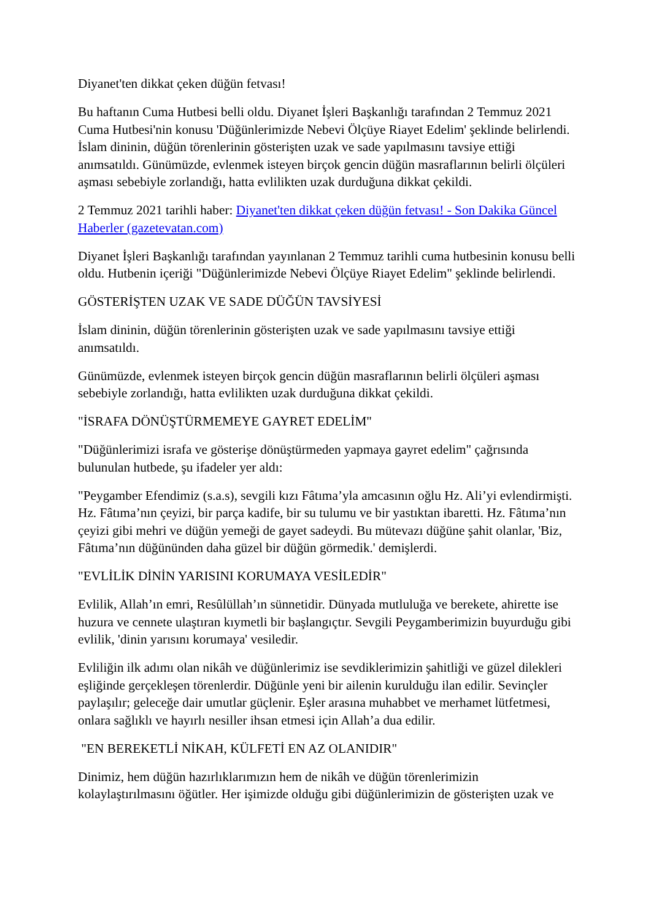Diyanet'ten dikkat çeken düğün fetvası!
Bu haftanın Cuma Hutbesi belli oldu. Diyanet İşleri Başkanlığı tarafından 2 Temmuz 2021 Cuma Hutbesi'nin konusu 'Düğünlerimizde Nebevi Ölçüye Riayet Edelim' şeklinde belirlendi. İslam dininin, düğün törenlerinin gösterişten uzak ve sade yapılmasını tavsiye ettiği anımsatıldı. Günümüzde, evlenmek isteyen birçok gencin düğün masraflarının belirli ölçüleri aşması sebebiyle zorlandığı, hatta evlilikten uzak durduğuna dikkat çekildi.
2 Temmuz 2021 tarihli haber: Diyanet'ten dikkat çeken düğün fetvası! - Son Dakika Güncel Haberler (gazetevatan.com)
Diyanet İşleri Başkanlığı tarafından yayınlanan 2 Temmuz tarihli cuma hutbesinin konusu belli oldu. Hutbenin içeriği "Düğünlerimizde Nebevi Ölçüye Riayet Edelim" şeklinde belirlendi.
GÖSTERİŞTEN UZAK VE SADE DÜĞÜN TAVSİYESİ
İslam dininin, düğün törenlerinin gösterişten uzak ve sade yapılmasını tavsiye ettiği anımsatıldı.
Günümüzde, evlenmek isteyen birçok gencin düğün masraflarının belirli ölçüleri aşması sebebiyle zorlandığı, hatta evlilikten uzak durduğuna dikkat çekildi.
"İSRAFA DÖNÜŞTÜRMEMEYE GAYRET EDELİM"
"Düğünlerimizi israfa ve gösterişe dönüştürmeden yapmaya gayret edelim" çağrısında bulunulan hutbede, şu ifadeler yer aldı:
"Peygamber Efendimiz (s.a.s), sevgili kızı Fâtıma’yla amcasının oğlu Hz. Ali’yi evlendirmişti. Hz. Fâtıma’nın çeyizi, bir parça kadife, bir su tulumu ve bir yastıktan ibaretti. Hz. Fâtıma’nın çeyizi gibi mehri ve düğün yemeği de gayet sadeydi. Bu mütevazı düğüne şahit olanlar, 'Biz, Fâtıma’nın düğününden daha güzel bir düğün görmedik.' demişlerdi.
"EVLİLİK DİNİN YARISINI KORUMAYA VESİLEDİR"
Evlilik, Allah’ın emri, Resûlüllah’ın sünnetidir. Dünyada mutluluğa ve berekete, ahirette ise huzura ve cennete ulaştıran kıymetli bir başlangıçtır. Sevgili Peygamberimizin buyurduğu gibi evlilik, 'dinin yarısını korumaya' vesiledir.
Evliliğin ilk adımı olan nikâh ve düğünlerimiz ise sevdiklerimizin şahitliği ve güzel dilekleri eşliğinde gerçekleşen törenlerdir. Düğünle yeni bir ailenin kurulduğu ilan edilir. Sevinçler paylaşılır; geleceğe dair umutlar güçlenir. Eşler arasına muhabbet ve merhamet lütfetmesi, onlara sağlıklı ve hayırlı nesiller ihsan etmesi için Allah’a dua edilir.
"EN BEREKETLİ NİKAH, KÜLFETİ EN AZ OLANIDIR"
Dinimiz, hem düğün hazırlıklarımızın hem de nikâh ve düğün törenlerimizin kolaylaştırılmasını öğütler. Her işimizde olduğu gibi düğünlerimizin de gösterişten uzak ve